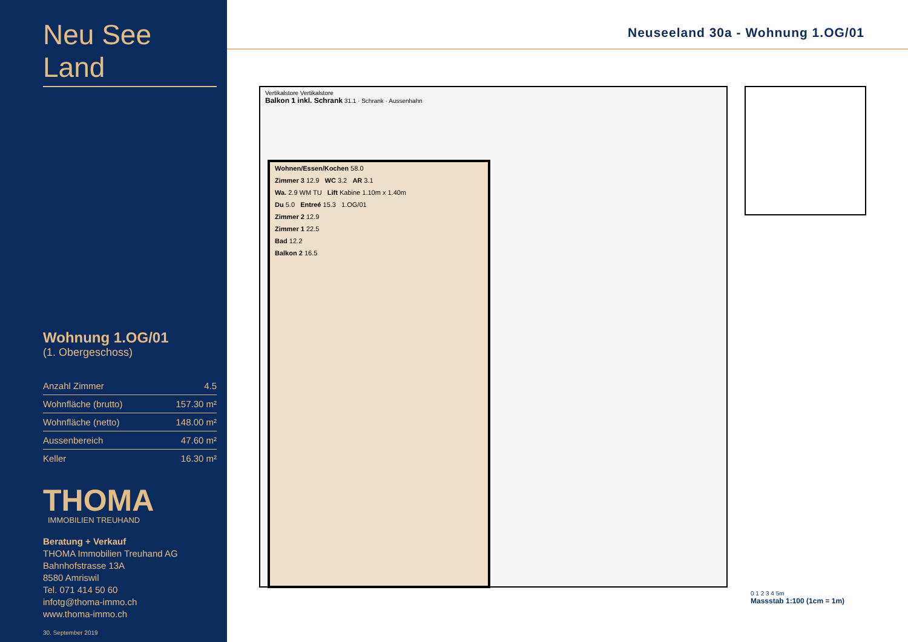Neu See Land
Wohnung 1.OG/01
(1. Obergeschoss)
| Anzahl Zimmer | 4.5 |
| Wohnfläche (brutto) | 157.30 m² |
| Wohnfläche (netto) | 148.00 m² |
| Aussenbereich | 47.60 m² |
| Keller | 16.30 m² |
THOMA
IMMOBILIEN TREUHAND
Beratung + Verkauf
THOMA Immobilien Treuhand AG
Bahnhofstrasse 13A
8580 Amriswil
Tel. 071 414 50 60
infotg@thoma-immo.ch
www.thoma-immo.ch
30. September 2019
Neuseeland 30a - Wohnung 1.OG/01
Vertikalstore Vertikalstore
Balkon 1 inkl. Schrank 31.1 · Schrank · Aussenhahn
Wohnen/Essen/Kochen 58.0
Zimmer 3 12.9 WC 3.2 AR 3.1
Wa. 2.9 WM TU Lift Kabine 1.10m x 1.40m
Du 5.0 Entreé 15.3 1.OG/01
Zimmer 2 12.9
Zimmer 1 22.5
Bad 12.2
Balkon 2 16.5
0 1 2 3 4 5m
Massstab 1:100 (1cm = 1m)